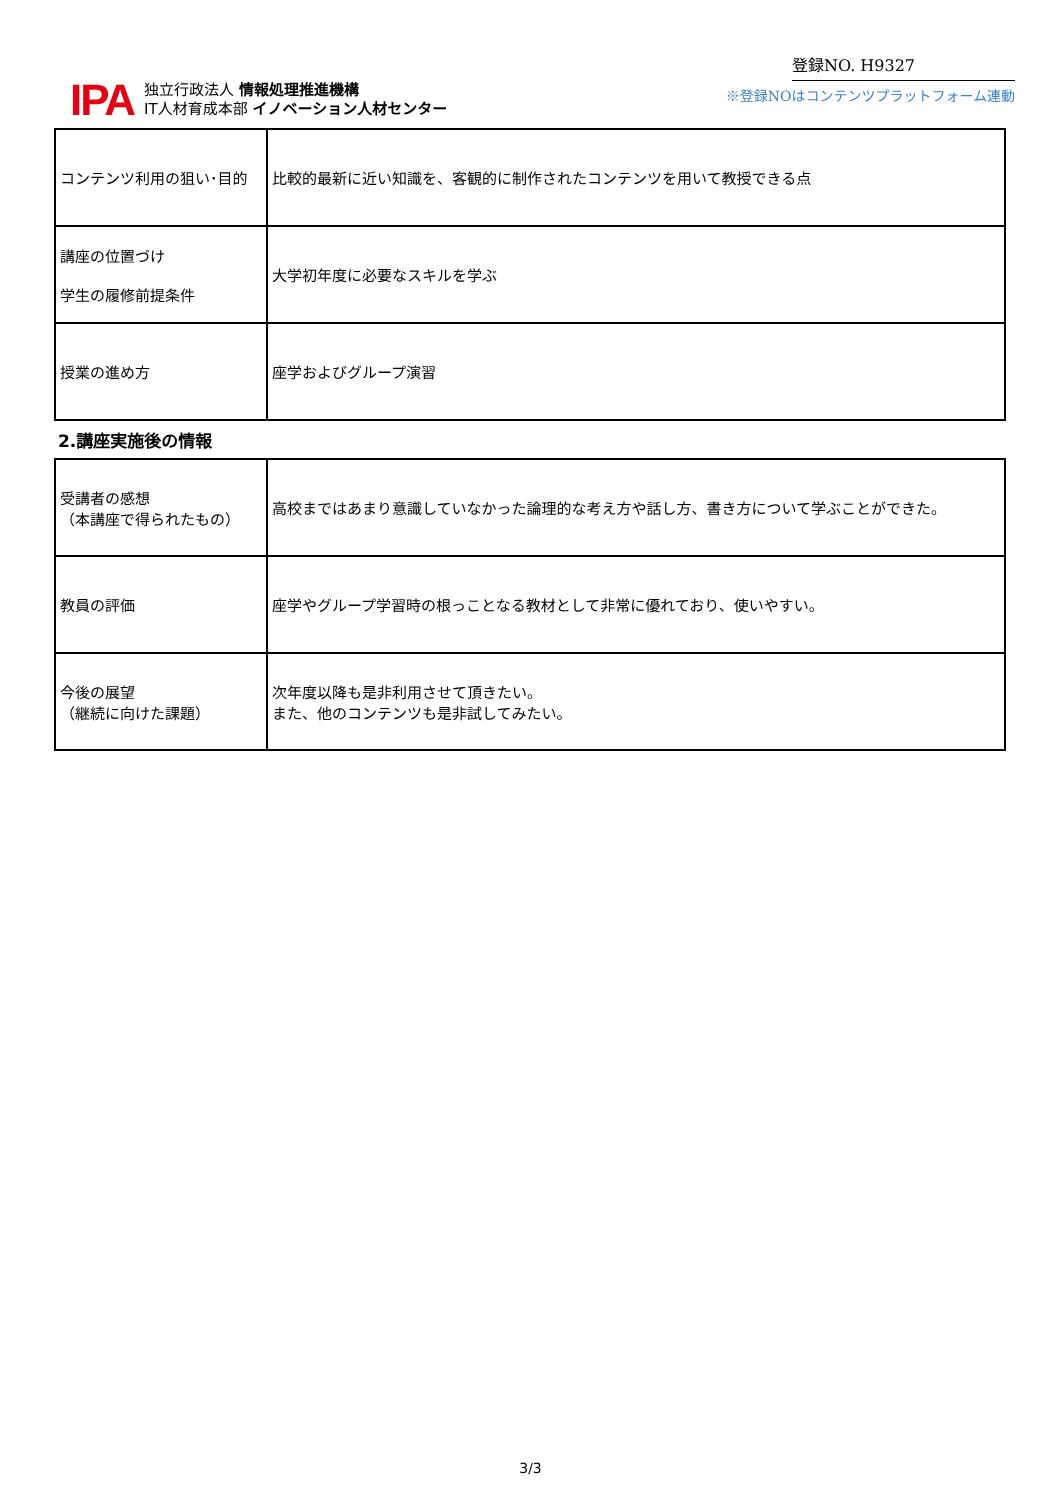IPA
独立行政法人 情報処理推進機構
IT人材育成本部 イノベーション人材センター
登録NO. H9327
※登録NOはコンテンツプラットフォーム連動
| コンテンツ利用の狙い･目的 | 比較的最新に近い知識を、客観的に制作されたコンテンツを用いて教授できる点 |
| 講座の位置づけ 学生の履修前提条件 | 大学初年度に必要なスキルを学ぶ |
| 授業の進め方 | 座学およびグループ演習 |
2.講座実施後の情報
| 受講者の感想 （本講座で得られたもの） | 高校まではあまり意識していなかった論理的な考え方や話し方、書き方について学ぶことができた。 |
| 教員の評価 | 座学やグループ学習時の根っことなる教材として非常に優れており、使いやすい。 |
| 今後の展望 （継続に向けた課題） | 次年度以降も是非利用させて頂きたい。 また、他のコンテンツも是非試してみたい。 |
3/3